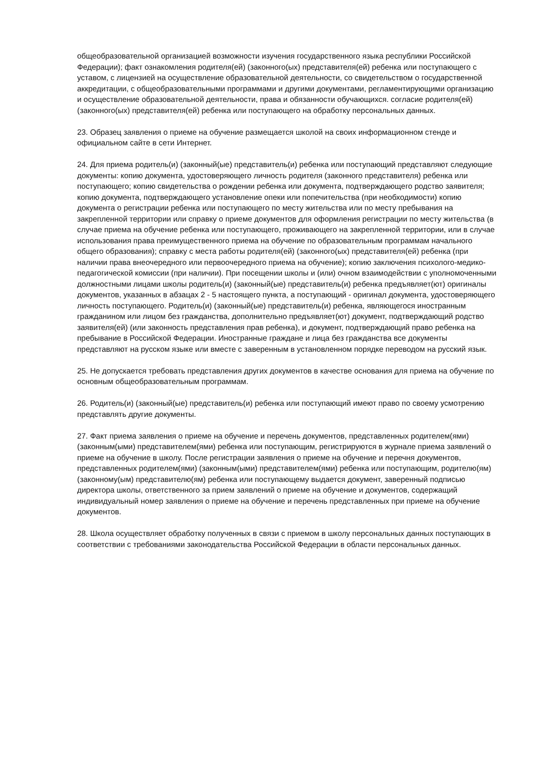общеобразовательной организацией возможности изучения государственного языка республики Российской Федерации); факт ознакомления родителя(ей) (законного(ых) представителя(ей) ребенка или поступающего с уставом, с лицензией на осуществление образовательной деятельности, со свидетельством о государственной аккредитации, с общеобразовательными программами и другими документами, регламентирующими организацию и осуществление образовательной деятельности, права и обязанности обучающихся. согласие родителя(ей) (законного(ых) представителя(ей) ребенка или поступающего на обработку персональных данных.
23. Образец заявления о приеме на обучение размещается школой на своих информационном стенде и официальном сайте в сети Интернет.
24. Для приема родитель(и) (законный(ые) представитель(и) ребенка или поступающий представляют следующие документы: копию документа, удостоверяющего личность родителя (законного представителя) ребенка или поступающего; копию свидетельства о рождении ребенка или документа, подтверждающего родство заявителя; копию документа, подтверждающего установление опеки или попечительства (при необходимости) копию документа о регистрации ребенка или поступающего по месту жительства или по месту пребывания на закрепленной территории или справку о приеме документов для оформления регистрации по месту жительства (в случае приема на обучение ребенка или поступающего, проживающего на закрепленной территории, или в случае использования права преимущественного приема на обучение по образовательным программам начального общего образования); справку с места работы родителя(ей) (законного(ых) представителя(ей) ребенка (при наличии права внеочередного или первоочередного приема на обучение); копию заключения психолого-медико-педагогической комиссии (при наличии). При посещении школы и (или) очном взаимодействии с уполномоченными должностными лицами школы родитель(и) (законный(ые) представитель(и) ребенка предъявляет(ют) оригиналы документов, указанных в абзацах 2 - 5 настоящего пункта, а поступающий - оригинал документа, удостоверяющего личность поступающего. Родитель(и) (законный(ые) представитель(и) ребенка, являющегося иностранным гражданином или лицом без гражданства, дополнительно предъявляет(ют) документ, подтверждающий родство заявителя(ей) (или законность представления прав ребенка), и документ, подтверждающий право ребенка на пребывание в Российской Федерации. Иностранные граждане и лица без гражданства все документы представляют на русском языке или вместе с заверенным в установленном порядке переводом на русский язык.
25. Не допускается требовать представления других документов в качестве основания для приема на обучение по основным общеобразовательным программам.
26. Родитель(и) (законный(ые) представитель(и) ребенка или поступающий имеют право по своему усмотрению представлять другие документы.
27. Факт приема заявления о приеме на обучение и перечень документов, представленных родителем(ями) (законным(ыми) представителем(ями) ребенка или поступающим, регистрируются в журнале приема заявлений о приеме на обучение в школу. После регистрации заявления о приеме на обучение и перечня документов, представленных родителем(ями) (законным(ыми) представителем(ями) ребенка или поступающим, родителю(ям) (законному(ым) представителю(ям) ребенка или поступающему выдается документ, заверенный подписью директора школы, ответственного за прием заявлений о приеме на обучение и документов, содержащий индивидуальный номер заявления о приеме на обучение и перечень представленных при приеме на обучение документов.
28. Школа осуществляет обработку полученных в связи с приемом в школу персональных данных поступающих в соответствии с требованиями законодательства Российской Федерации в области персональных данных.